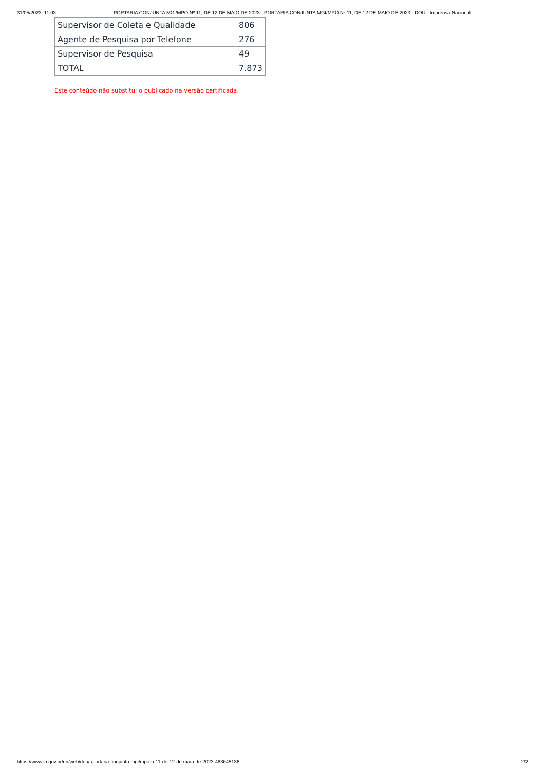31/05/2023, 11:03 PORTARIA CONJUNTA MGI/MPO Nº 11, DE 12 DE MAIO DE 2023 - PORTARIA CONJUNTA MGI/MPO Nº 11, DE 12 DE MAIO DE 2023 - DOU - Imprensa Nacional
| Supervisor de Coleta e Qualidade | 806 |
| Agente de Pesquisa por Telefone | 276 |
| Supervisor de Pesquisa | 49 |
| TOTAL | 7.873 |
Este conteúdo não substitui o publicado na versão certificada.
https://www.in.gov.br/en/web/dou/-/portaria-conjunta-mgi/mpo-n-11-de-12-de-maio-de-2023-483645136 2/2